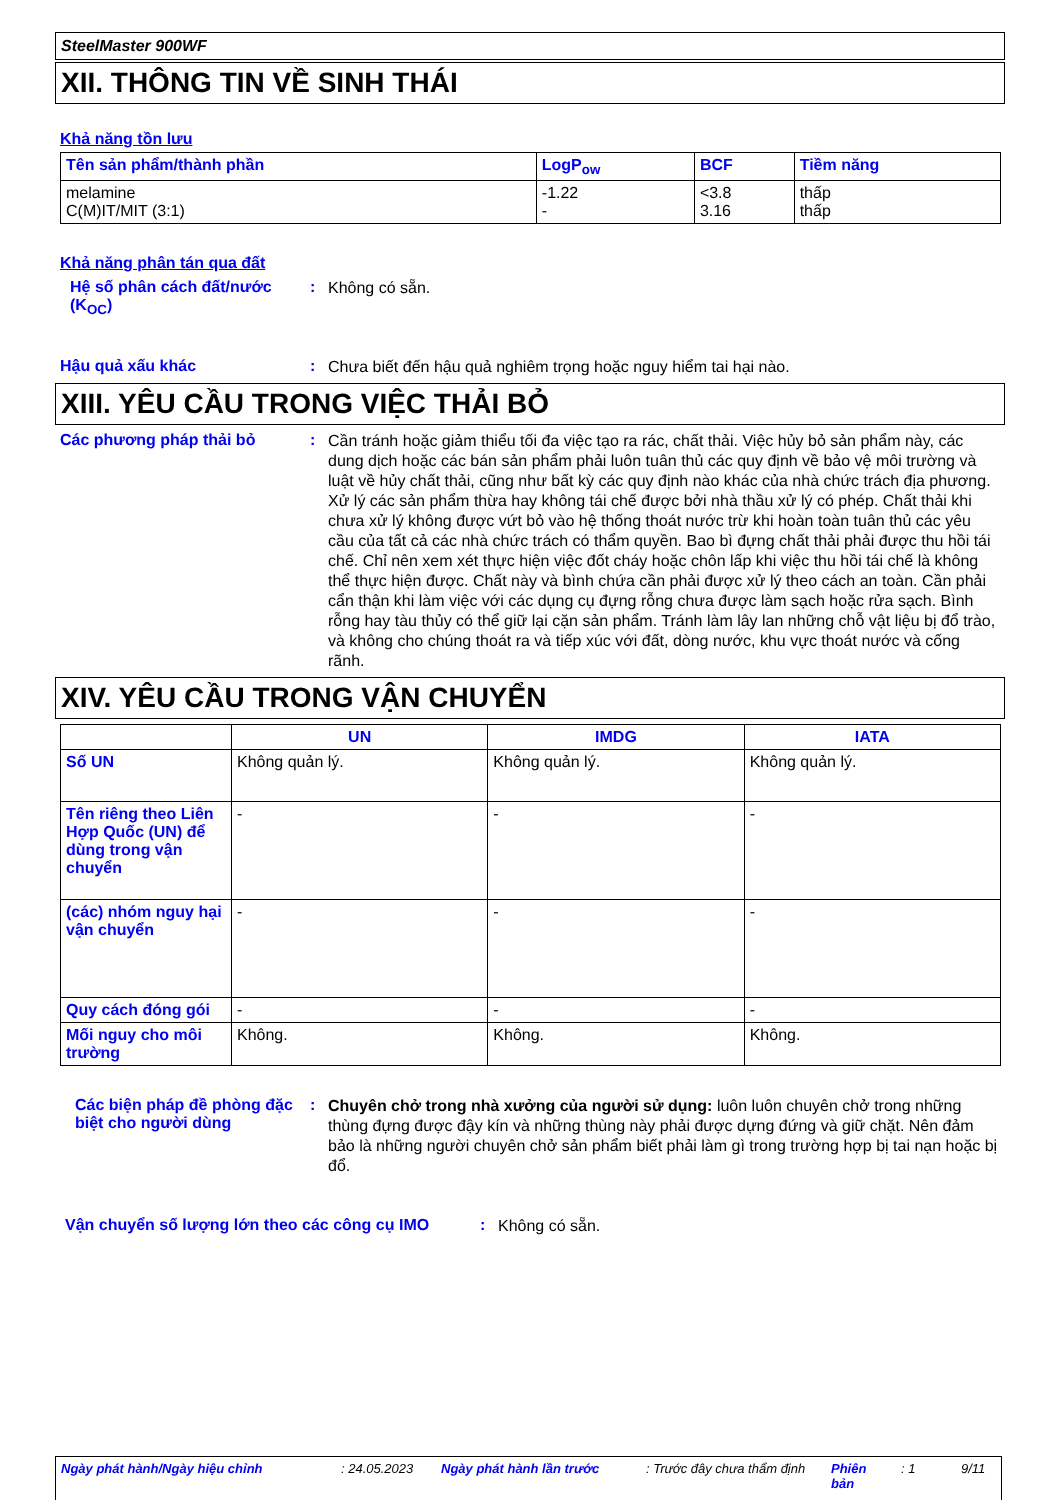SteelMaster 900WF
XII. THÔNG TIN VỀ SINH THÁI
Khả năng tồn lưu
| Tên sản phẩm/thành phần | LogP<sub>ow</sub> | BCF | Tiềm năng |
| --- | --- | --- | --- |
| melamine C(M)IT/MIT (3:1) | -1.22 - | <3.8 3.16 | thấp thấp |
Khả năng phân tán qua đất
Hệ số phân cách đất/nước (K<sub>OC</sub>)
:
Không có sẵn.
Hậu quả xấu khác :
Chưa biết đến hậu quả nghiêm trọng hoặc nguy hiểm tai hại nào.
XIII. YÊU CẦU TRONG VIỆC THẢI BỎ
Các phương pháp thải bỏ :
Cần tránh hoặc giảm thiểu tối đa việc tạo ra rác, chất thải. Việc hủy bỏ sản phẩm này, các dung dịch hoặc các bán sản phẩm phải luôn tuân thủ các quy định về bảo vệ môi trường và luật về hủy chất thải, cũng như bất kỳ các quy định nào khác của nhà chức trách địa phương. Xử lý các sản phẩm thừa hay không tái chế được bởi nhà thầu xử lý có phép. Chất thải khi chưa xử lý không được vứt bỏ vào hệ thống thoát nước trừ khi hoàn toàn tuân thủ các yêu cầu của tất cả các nhà chức trách có thẩm quyền. Bao bì đựng chất thải phải được thu hồi tái chế. Chỉ nên xem xét thực hiện việc đốt cháy hoặc chôn lấp khi việc thu hồi tái chế là không thể thực hiện được. Chất này và bình chứa cần phải được xử lý theo cách an toàn. Cần phải cẩn thận khi làm việc với các dụng cụ đựng rỗng chưa được làm sạch hoặc rửa sạch. Bình rỗng hay tàu thủy có thể giữ lại cặn sản phẩm. Tránh làm lây lan những chỗ vật liệu bị đổ trào, và không cho chúng thoát ra và tiếp xúc với đất, dòng nước, khu vực thoát nước và cống rãnh.
XIV. YÊU CẦU TRONG VẬN CHUYỂN
| | UN | IMDG | IATA |
| --- | --- | --- | --- |
| Số UN | Không quản lý. | Không quản lý. | Không quản lý. |
| Tên riêng theo Liên Hợp Quốc (UN) để dùng trong vận chuyển | - | - | - |
| (các) nhóm nguy hại vận chuyển | - | - | - |
| Quy cách đóng gói | - | - | - |
| Mối nguy cho môi trường | Không. | Không. | Không. |
Các biện pháp đề phòng đặc biệt cho người dùng
:
Chuyên chở trong nhà xưởng của người sử dụng: luôn luôn chuyên chở trong những thùng đựng được đậy kín và những thùng này phải được dựng đứng và giữ chặt. Nên đảm bảo là những người chuyên chở sản phẩm biết phải làm gì trong trường hợp bị tai nạn hoặc bị đổ.
Vận chuyển số lượng lớn theo các công cụ IMO
:
Không có sẵn.
Ngày phát hành/Ngày hiệu chỉnh: 24.05.2023 Ngày phát hành lần trước: Trước đây chưa thẩm định Phiên bản: 1 9/11